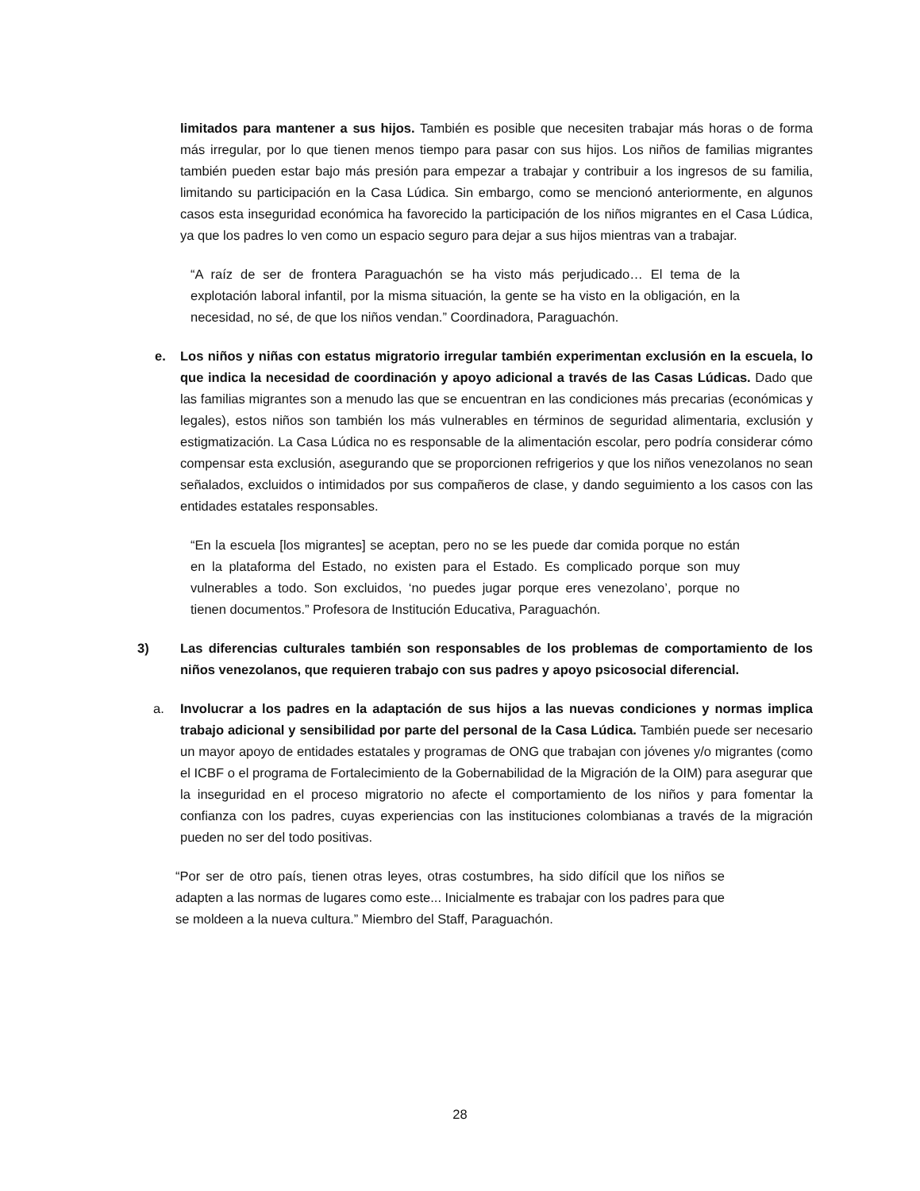limitados para mantener a sus hijos. También es posible que necesiten trabajar más horas o de forma más irregular, por lo que tienen menos tiempo para pasar con sus hijos. Los niños de familias migrantes también pueden estar bajo más presión para empezar a trabajar y contribuir a los ingresos de su familia, limitando su participación en la Casa Lúdica. Sin embargo, como se mencionó anteriormente, en algunos casos esta inseguridad económica ha favorecido la participación de los niños migrantes en el Casa Lúdica, ya que los padres lo ven como un espacio seguro para dejar a sus hijos mientras van a trabajar.
“A raíz de ser de frontera Paraguachón se ha visto más perjudicado… El tema de la explotación laboral infantil, por la misma situación, la gente se ha visto en la obligación, en la necesidad, no sé, de que los niños vendan.” Coordinadora, Paraguachón.
e. Los niños y niñas con estatus migratorio irregular también experimentan exclusión en la escuela, lo que indica la necesidad de coordinación y apoyo adicional a través de las Casas Lúdicas. Dado que las familias migrantes son a menudo las que se encuentran en las condiciones más precarias (económicas y legales), estos niños son también los más vulnerables en términos de seguridad alimentaria, exclusión y estigmatización. La Casa Lúdica no es responsable de la alimentación escolar, pero podría considerar cómo compensar esta exclusión, asegurando que se proporcionen refrigerios y que los niños venezolanos no sean señalados, excluidos o intimidados por sus compañeros de clase, y dando seguimiento a los casos con las entidades estatales responsables.
“En la escuela [los migrantes] se aceptan, pero no se les puede dar comida porque no están en la plataforma del Estado, no existen para el Estado. Es complicado porque son muy vulnerables a todo. Son excluidos, ‘no puedes jugar porque eres venezolano’, porque no tienen documentos.” Profesora de Institución Educativa, Paraguachón.
3) Las diferencias culturales también son responsables de los problemas de comportamiento de los niños venezolanos, que requieren trabajo con sus padres y apoyo psicosocial diferencial.
a. Involucrar a los padres en la adaptación de sus hijos a las nuevas condiciones y normas implica trabajo adicional y sensibilidad por parte del personal de la Casa Lúdica. También puede ser necesario un mayor apoyo de entidades estatales y programas de ONG que trabajan con jóvenes y/o migrantes (como el ICBF o el programa de Fortalecimiento de la Gobernabilidad de la Migración de la OIM) para asegurar que la inseguridad en el proceso migratorio no afecte el comportamiento de los niños y para fomentar la confianza con los padres, cuyas experiencias con las instituciones colombianas a través de la migración pueden no ser del todo positivas.
“Por ser de otro país, tienen otras leyes, otras costumbres, ha sido difícil que los niños se adapten a las normas de lugares como este... Inicialmente es trabajar con los padres para que se moldeen a la nueva cultura.” Miembro del Staff, Paraguachón.
28